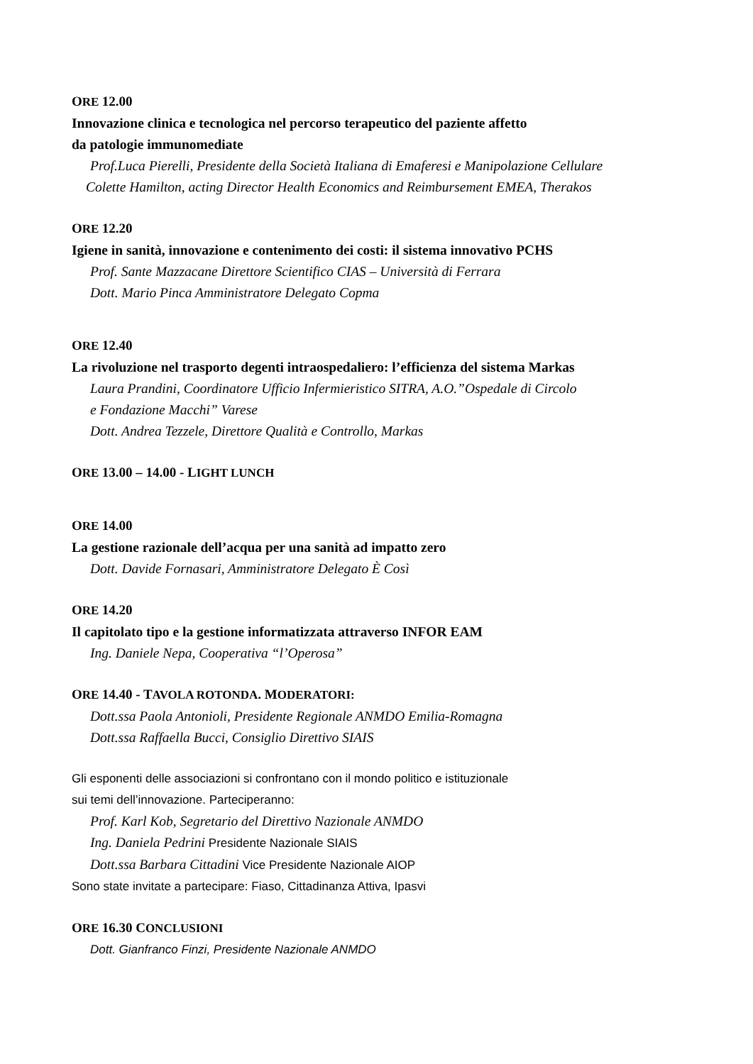ORE 12.00
Innovazione clinica e tecnologica nel percorso terapeutico del paziente affetto
da patologie immunomediate
Prof.Luca Pierelli, Presidente della Società Italiana di Emaferesi e Manipolazione Cellulare
Colette Hamilton, acting Director Health Economics and Reimbursement EMEA, Therakos
ORE 12.20
Igiene in sanità, innovazione e contenimento dei costi: il sistema innovativo PCHS
Prof. Sante Mazzacane Direttore Scientifico CIAS – Università di Ferrara
Dott. Mario Pinca Amministratore Delegato Copma
ORE 12.40
La rivoluzione nel trasporto degenti intraospedaliero: l’efficienza del sistema Markas
Laura Prandini, Coordinatore Ufficio Infermieristico SITRA, A.O.”Ospedale di Circolo
e Fondazione Macchi” Varese
Dott. Andrea Tezzele, Direttore Qualità e Controllo, Markas
ORE 13.00 – 14.00 - LIGHT LUNCH
ORE 14.00
La gestione razionale dell’acqua per una sanità ad impatto zero
Dott. Davide Fornasari, Amministratore Delegato È Così
ORE 14.20
Il capitolato tipo e la gestione informatizzata attraverso INFOR EAM
Ing. Daniele Nepa, Cooperativa “l’Operosa”
ORE 14.40 - TAVOLA ROTONDA. MODERATORI:
Dott.ssa Paola Antonioli, Presidente Regionale ANMDO Emilia-Romagna
Dott.ssa Raffaella Bucci, Consiglio Direttivo SIAIS
Gli esponenti delle associazioni si confrontano con il mondo politico e istituzionale
sui temi dell’innovazione. Parteciperanno:
Prof. Karl Kob, Segretario del Direttivo Nazionale ANMDO
Ing. Daniela Pedrini Presidente Nazionale SIAIS
Dott.ssa Barbara Cittadini Vice Presidente Nazionale AIOP
Sono state invitate a partecipare: Fiaso, Cittadinanza Attiva, Ipasvi
ORE 16.30 CONCLUSIONI
Dott. Gianfranco Finzi, Presidente Nazionale ANMDO